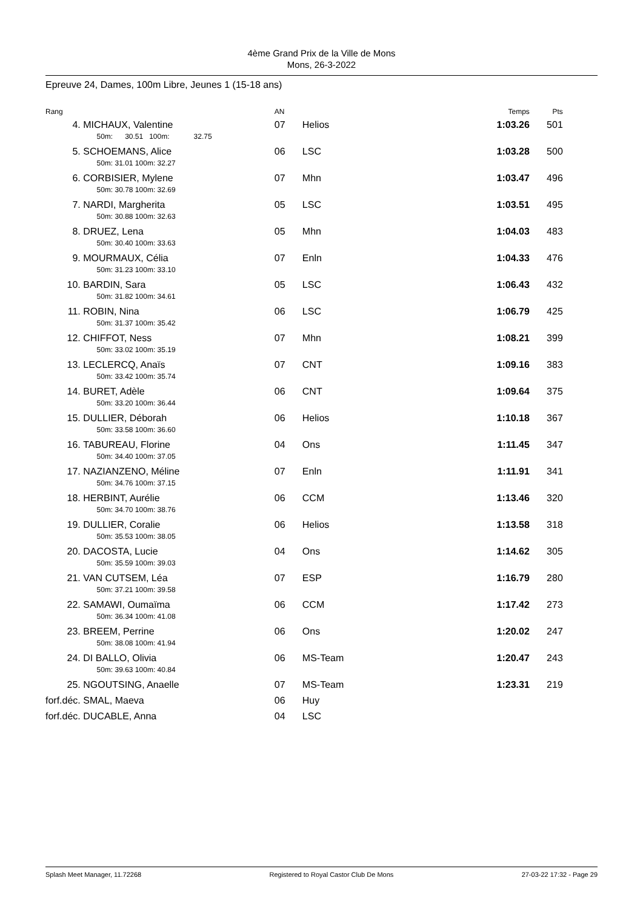4ème Grand Prix de la Ville de Mons
Mons, 26-3-2022
Epreuve 24, Dames, 100m Libre, Jeunes 1 (15-18 ans)
| Rang | | AN | | Temps | Pts |
| --- | --- | --- | --- | --- | --- |
| 4. | MICHAUX, Valentine 50m: 30.51 100m: 32.75 | 07 | Helios | 1:03.26 | 501 |
| 5. | SCHOEMANS, Alice 50m: 31.01 100m: 32.27 | 06 | LSC | 1:03.28 | 500 |
| 6. | CORBISIER, Mylene 50m: 30.78 100m: 32.69 | 07 | Mhn | 1:03.47 | 496 |
| 7. | NARDI, Margherita 50m: 30.88 100m: 32.63 | 05 | LSC | 1:03.51 | 495 |
| 8. | DRUEZ, Lena 50m: 30.40 100m: 33.63 | 05 | Mhn | 1:04.03 | 483 |
| 9. | MOURMAUX, Célia 50m: 31.23 100m: 33.10 | 07 | Enln | 1:04.33 | 476 |
| 10. | BARDIN, Sara 50m: 31.82 100m: 34.61 | 05 | LSC | 1:06.43 | 432 |
| 11. | ROBIN, Nina 50m: 31.37 100m: 35.42 | 06 | LSC | 1:06.79 | 425 |
| 12. | CHIFFOT, Ness 50m: 33.02 100m: 35.19 | 07 | Mhn | 1:08.21 | 399 |
| 13. | LECLERCQ, Anaïs 50m: 33.42 100m: 35.74 | 07 | CNT | 1:09.16 | 383 |
| 14. | BURET, Adèle 50m: 33.20 100m: 36.44 | 06 | CNT | 1:09.64 | 375 |
| 15. | DULLIER, Déborah 50m: 33.58 100m: 36.60 | 06 | Helios | 1:10.18 | 367 |
| 16. | TABUREAU, Florine 50m: 34.40 100m: 37.05 | 04 | Ons | 1:11.45 | 347 |
| 17. | NAZIANZENO, Méline 50m: 34.76 100m: 37.15 | 07 | Enln | 1:11.91 | 341 |
| 18. | HERBINT, Aurélie 50m: 34.70 100m: 38.76 | 06 | CCM | 1:13.46 | 320 |
| 19. | DULLIER, Coralie 50m: 35.53 100m: 38.05 | 06 | Helios | 1:13.58 | 318 |
| 20. | DACOSTA, Lucie 50m: 35.59 100m: 39.03 | 04 | Ons | 1:14.62 | 305 |
| 21. | VAN CUTSEM, Léa 50m: 37.21 100m: 39.58 | 07 | ESP | 1:16.79 | 280 |
| 22. | SAMAWI, Oumaïma 50m: 36.34 100m: 41.08 | 06 | CCM | 1:17.42 | 273 |
| 23. | BREEM, Perrine 50m: 38.08 100m: 41.94 | 06 | Ons | 1:20.02 | 247 |
| 24. | DI BALLO, Olivia 50m: 39.63 100m: 40.84 | 06 | MS-Team | 1:20.47 | 243 |
| 25. | NGOUTSING, Anaelle | 07 | MS-Team | 1:23.31 | 219 |
| forf.déc. | SMAL, Maeva | 06 | Huy | | |
| forf.déc. | DUCABLE, Anna | 04 | LSC | | |
Splash Meet Manager, 11.72268 Registered to Royal Castor Club De Mons 27-03-22 17:32 - Page 29